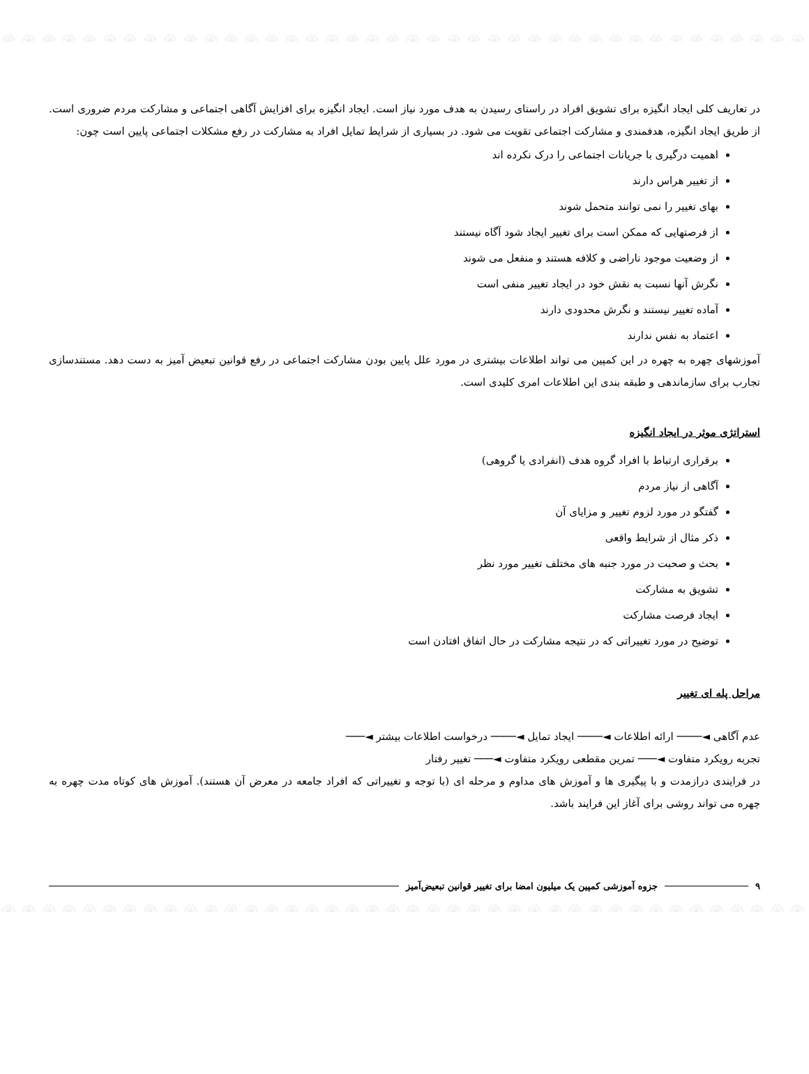۞ ۞ ۞ ۞ ۞ ۞ ۞ ۞ ۞ ۞ ۞ ۞ ۞ ۞ ۞ ۞ ۞ ۞ ۞ ۞ ۞ ۞ ۞ ۞ ۞ ۞ ۞ ۞ ۞ ۞ ۞ ۞ ۞ ۞ ۞ ۞ ۞ ۞ ۞ ۞ ۞ ۞ ۞ ۞
در تعاریف کلی ایجاد انگیزه برای تشویق افراد در راستای رسیدن به هدف مورد نیاز است. ایجاد انگیزه برای افزایش آگاهی اجتماعی و مشارکت مردم ضروری است. از طریق ایجاد انگیزه، هدفمندی و مشارکت اجتماعی تقویت می شود. در بسیاری از شرایط تمایل افراد به مشارکت در رفع مشکلات اجتماعی پایین است چون:
اهمیت درگیری با جریانات اجتماعی را درک نکرده اند
از تغییر هراس دارند
بهای تغییر را نمی توانند متحمل شوند
از فرصتهایی که ممکن است برای تغییر ایجاد شود آگاه نیستند
از وضعیت موجود ناراضی و کلافه هستند و منفعل می شوند
نگرش آنها نسبت به نقش خود در ایجاد تغییر منفی است
آماده تغییر نیستند و نگرش محدودی دارند
اعتماد به نفس ندارند
آموزشهای چهره به چهره در این کمپین می تواند اطلاعات بیشتری در مورد علل پایین بودن مشارکت اجتماعی در رفع قوانین تبعیض آمیز به دست دهد. مستندسازی تجارب برای سازماندهی و طبقه بندی این اطلاعات امری کلیدی است.
استراتژی موثر در ایجاد انگیزه
برقراری ارتباط با افراد گروه هدف (انفرادی یا گروهی)
آگاهی از نیاز مردم
گفتگو در مورد لزوم تغییر و مزایای آن
ذکر مثال از شرایط واقعی
بحث و صحبت در مورد جنبه های مختلف تغییر مورد نظر
تشویق به مشارکت
ایجاد فرصت مشارکت
توضیح در مورد تغییراتی که در نتیجه مشارکت در حال اتفاق افتادن است
مراحل پله ای تغییر
عدم آگاهی ◄──── ارائه اطلاعات ◄──── ایجاد تمایل ◄──── درخواست اطلاعات بیشتر ◄───
تجربه رویکرد متفاوت ◄─── تمرین مقطعی رویکرد متفاوت ◄─── تغییر رفتار
در فرایندی درازمدت و با پیگیری ها و آموزش های مداوم و مرحله ای (با توجه و تغییراتی که افراد جامعه در معرض آن هستند). آموزش های کوتاه مدت چهره به چهره می تواند روشی برای آغاز این فرایند باشد.
۹ جزوه آموزشی کمپین یک میلیون امضا برای تغییر قوانین تبعیض‌آمیز
۞ ۞ ۞ ۞ ۞ ۞ ۞ ۞ ۞ ۞ ۞ ۞ ۞ ۞ ۞ ۞ ۞ ۞ ۞ ۞ ۞ ۞ ۞ ۞ ۞ ۞ ۞ ۞ ۞ ۞ ۞ ۞ ۞ ۞ ۞ ۞ ۞ ۞ ۞ ۞ ۞ ۞ ۞ ۞